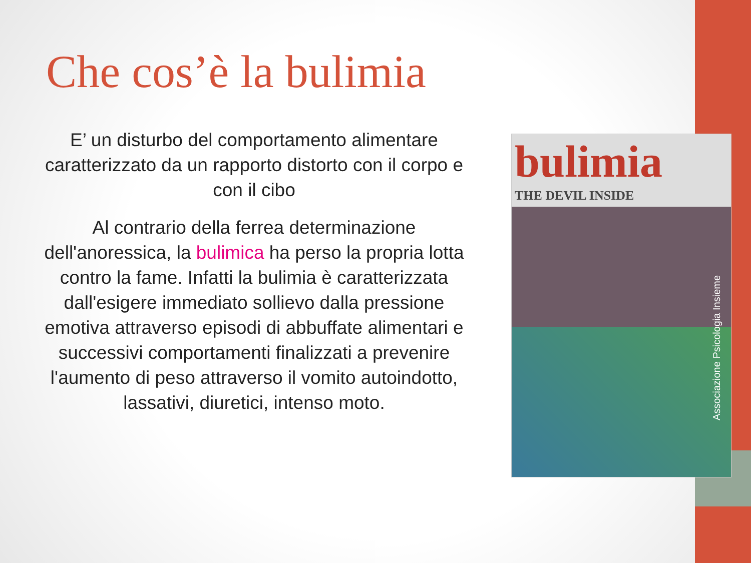Che cos’è la bulimia
E’ un disturbo del comportamento alimentare caratterizzato da un rapporto distorto con il corpo e con il cibo
Al contrario della ferrea determinazione dell'anoressica, la bulimica ha perso la propria lotta contro la fame. Infatti la bulimia è caratterizzata dall'esigere immediato sollievo dalla pressione emotiva attraverso episodi di abbuffate alimentari e successivi comportamenti finalizzati a prevenire l'aumento di peso attraverso il vomito autoindotto, lassativi, diuretici, intenso moto.
bulimia
THE DEVIL INSIDE
Associazione Psicologia Insieme